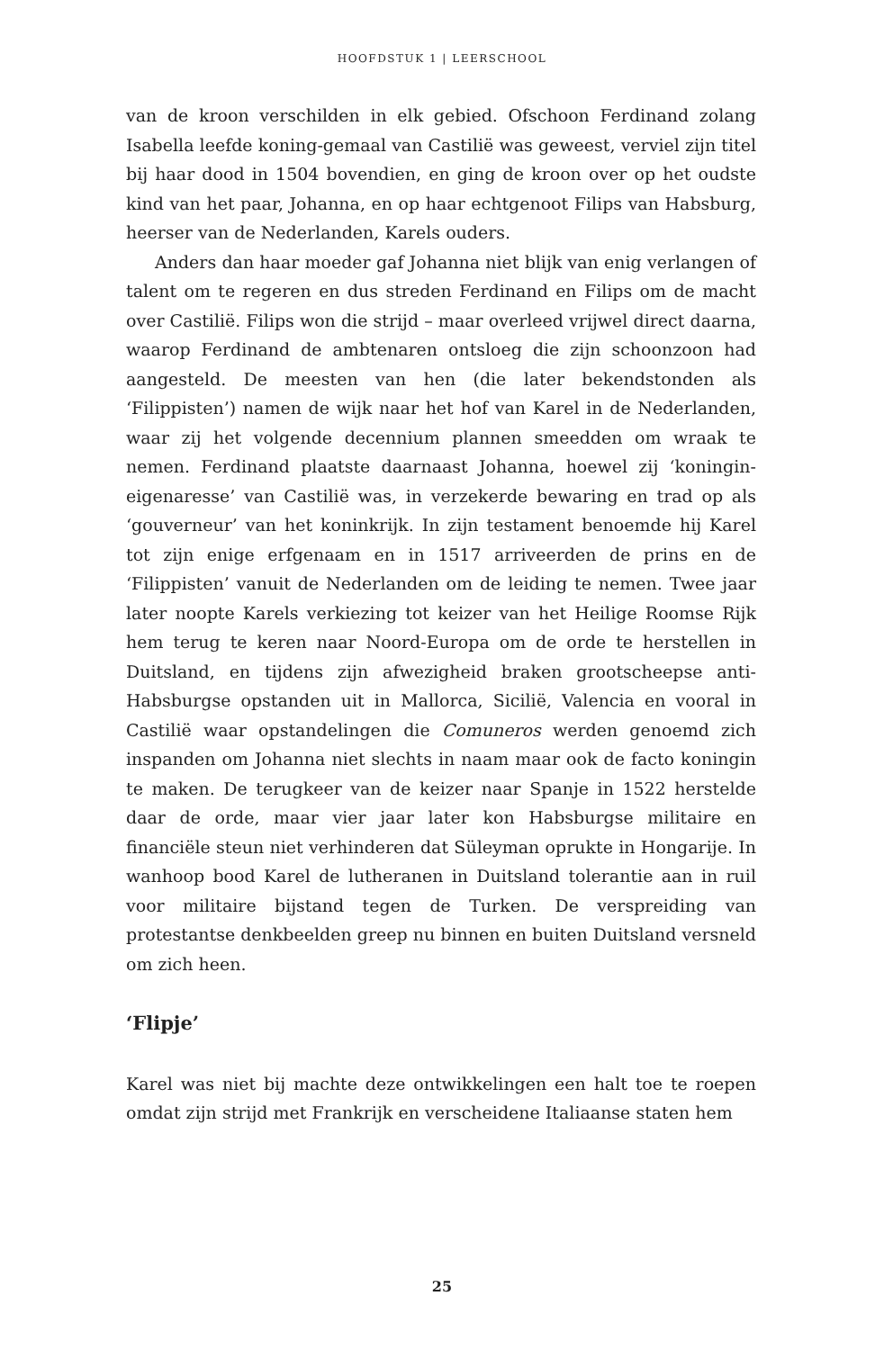HOOFDSTUK 1 | LEERSCHOOL
van de kroon verschilden in elk gebied. Ofschoon Ferdinand zolang Isabella leefde koning-gemaal van Castilië was geweest, verviel zijn titel bij haar dood in 1504 bovendien, en ging de kroon over op het oudste kind van het paar, Johanna, en op haar echtgenoot Filips van Habsburg, heerser van de Nederlanden, Karels ouders.
Anders dan haar moeder gaf Johanna niet blijk van enig verlangen of talent om te regeren en dus streden Ferdinand en Filips om de macht over Castilië. Filips won die strijd – maar overleed vrijwel direct daarna, waarop Ferdinand de ambtenaren ontsloeg die zijn schoonzoon had aangesteld. De meesten van hen (die later bekendstonden als ‘Filippisten’) namen de wijk naar het hof van Karel in de Nederlanden, waar zij het volgende decennium plannen smeedden om wraak te nemen. Ferdinand plaatste daarnaast Johanna, hoewel zij ‘koningin-eigenaresse’ van Castilië was, in verzekerde bewaring en trad op als ‘gouverneur’ van het koninkrijk. In zijn testament benoemde hij Karel tot zijn enige erfgenaam en in 1517 arriveerden de prins en de ‘Filippisten’ vanuit de Nederlanden om de leiding te nemen. Twee jaar later noopte Karels verkiezing tot keizer van het Heilige Roomse Rijk hem terug te keren naar Noord-Europa om de orde te herstellen in Duitsland, en tijdens zijn afwezigheid braken grootscheepse anti-Habsburgse opstanden uit in Mallorca, Sicilië, Valencia en vooral in Castilië waar opstandelingen die Comuneros werden genoemd zich inspanden om Johanna niet slechts in naam maar ook de facto koningin te maken. De terugkeer van de keizer naar Spanje in 1522 herstelde daar de orde, maar vier jaar later kon Habsburgse militaire en financiële steun niet verhinderen dat Süleyman oprukte in Hongarije. In wanhoop bood Karel de lutheranen in Duitsland tolerantie aan in ruil voor militaire bijstand tegen de Turken. De verspreiding van protestantse denkbeelden greep nu binnen en buiten Duitsland versneld om zich heen.
‘Flipje’
Karel was niet bij machte deze ontwikkelingen een halt toe te roepen omdat zijn strijd met Frankrijk en verscheidene Italiaanse staten hem
25